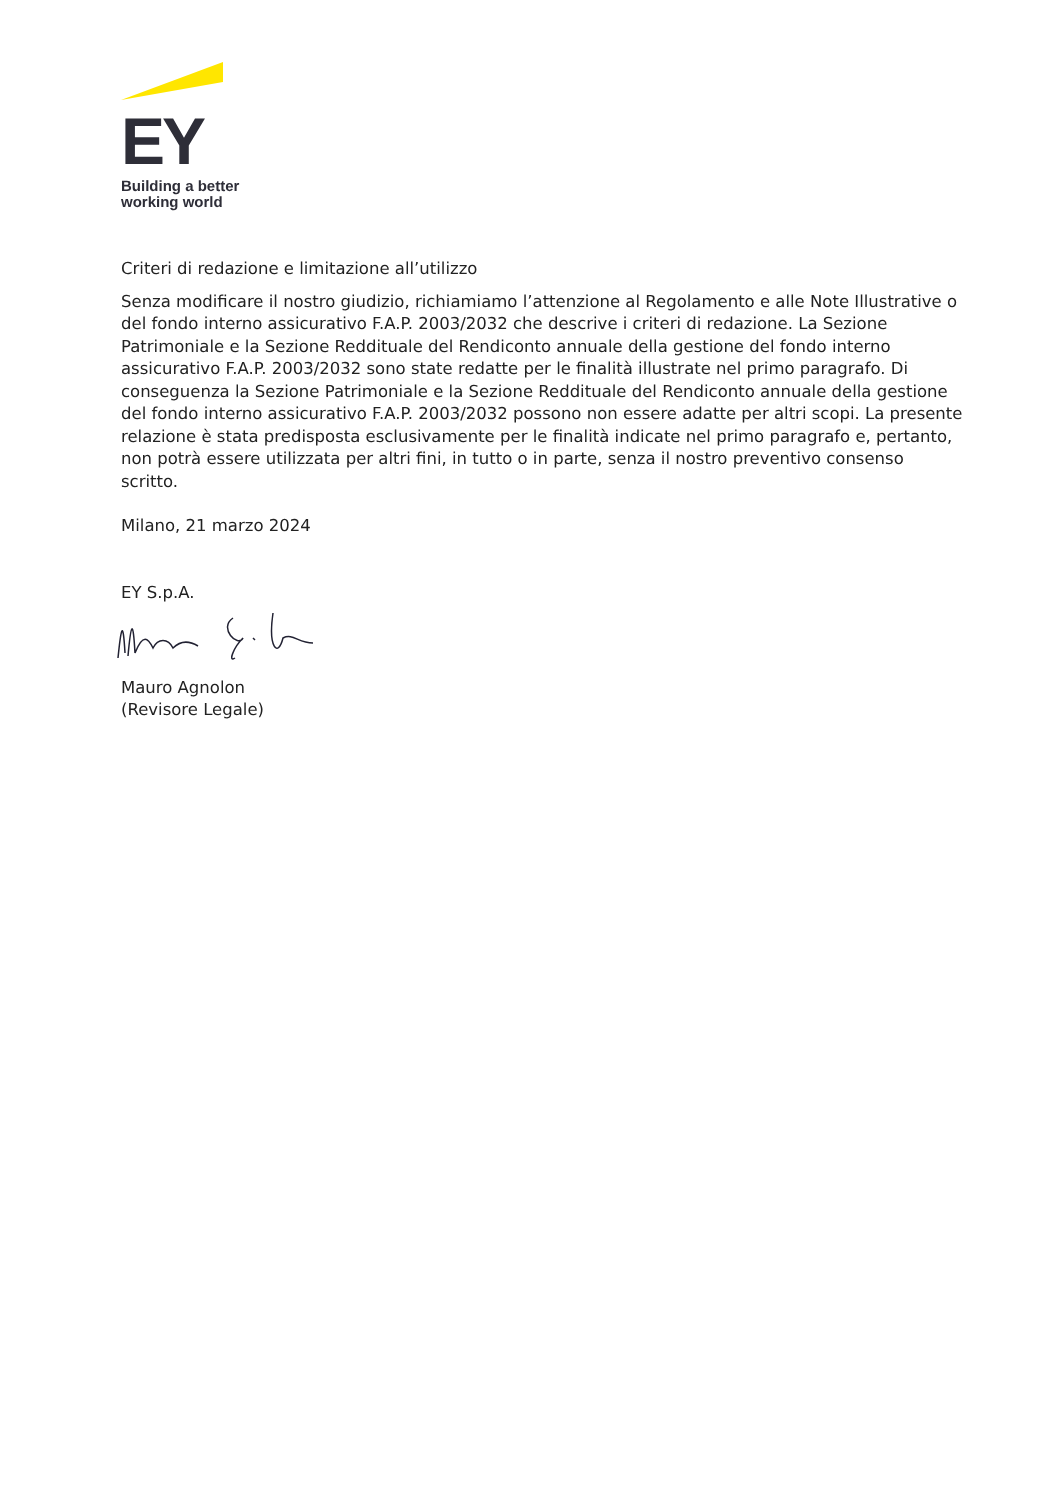EY
Building a better
working world
Criteri di redazione e limitazione all’utilizzo
Senza modificare il nostro giudizio, richiamiamo l’attenzione al Regolamento e alle Note Illustrative o del fondo interno assicurativo F.A.P. 2003/2032 che descrive i criteri di redazione. La Sezione Patrimoniale e la Sezione Reddituale del Rendiconto annuale della gestione del fondo interno assicurativo F.A.P. 2003/2032 sono state redatte per le finalità illustrate nel primo paragrafo. Di conseguenza la Sezione Patrimoniale e la Sezione Reddituale del Rendiconto annuale della gestione del fondo interno assicurativo F.A.P. 2003/2032 possono non essere adatte per altri scopi. La presente relazione è stata predisposta esclusivamente per le finalità indicate nel primo paragrafo e, pertanto, non potrà essere utilizzata per altri fini, in tutto o in parte, senza il nostro preventivo consenso scritto.
Milano, 21 marzo 2024
EY S.p.A.
Mauro Agnolon
(Revisore Legale)